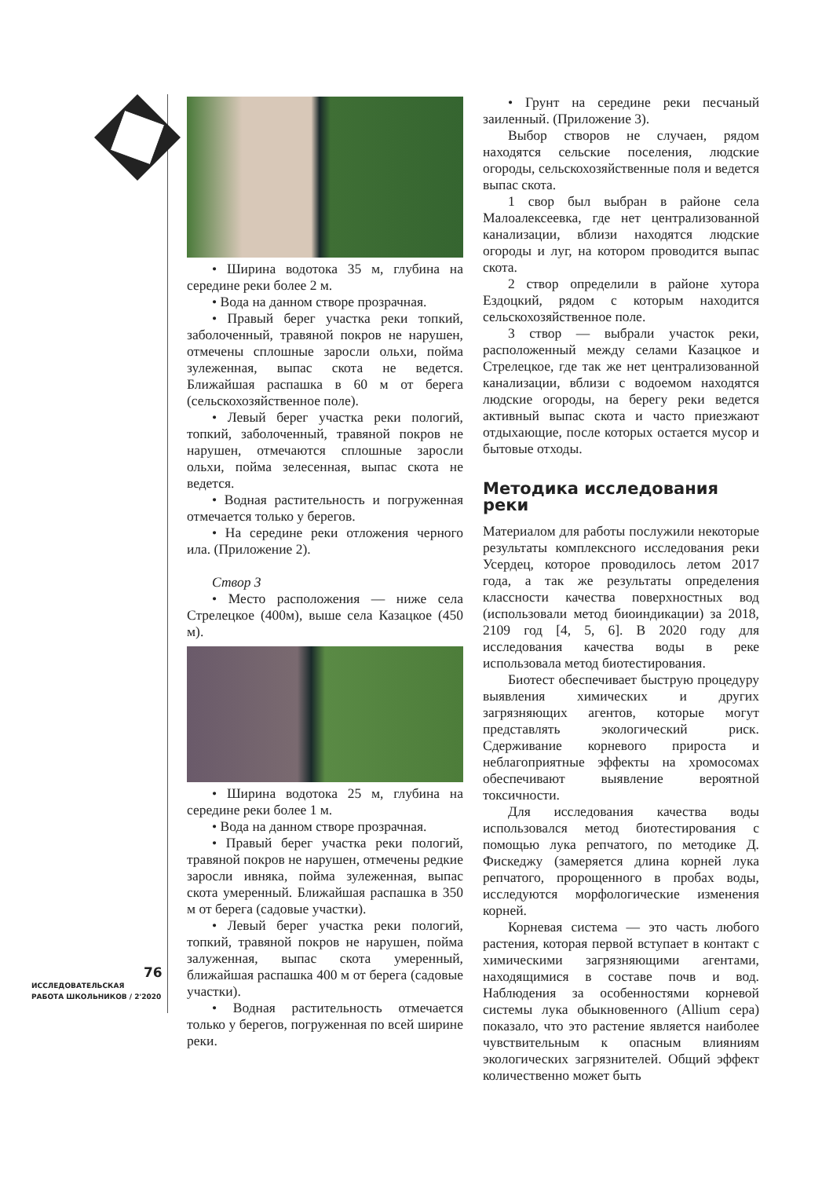• Ширина водотока 35 м, глубина на середине реки более 2 м.
• Вода на данном створе прозрачная.
• Правый берег участка реки топкий, заболоченный, травяной покров не нарушен, отмечены сплошные заросли ольхи, пойма зулеженная, выпас скота не ведется. Ближайшая распашка в 60 м от берега (сельскохозяйственное поле).
• Левый берег участка реки пологий, топкий, заболоченный, травяной покров не нарушен, отмечаются сплошные заросли ольхи, пойма зелесенная, выпас скота не ведется.
• Водная растительность и погруженная отмечается только у берегов.
• На середине реки отложения черного ила. (Приложение 2).
Створ 3
• Место расположения — ниже села Стрелецкое (400м), выше села Казацкое (450 м).
• Ширина водотока 25 м, глубина на середине реки более 1 м.
• Вода на данном створе прозрачная.
• Правый берег участка реки пологий, травяной покров не нарушен, отмечены редкие заросли ивняка, пойма зулеженная, выпас скота умеренный. Ближайшая распашка в 350 м от берега (садовые участки).
• Левый берег участка реки пологий, топкий, травяной покров не нарушен, пойма залуженная, выпас скота умеренный, ближайшая распашка 400 м от берега (садовые участки).
• Водная растительность отмечается только у берегов, погруженная по всей ширине реки.
• Грунт на середине реки песчаный заиленный. (Приложение 3).
Выбор створов не случаен, рядом находятся сельские поселения, людские огороды, сельскохозяйственные поля и ведется выпас скота.
1 свор был выбран в районе села Малоалексеевка, где нет централизованной канализации, вблизи находятся людские огороды и луг, на котором проводится выпас скота.
2 створ определили в районе хутора Ездоцкий, рядом с которым находится сельскохозяйственное поле.
3 створ — выбрали участок реки, расположенный между селами Казацкое и Стрелецкое, где так же нет централизованной канализации, вблизи с водоемом находятся людские огороды, на берегу реки ведется активный выпас скота и часто приезжают отдыхающие, после которых остается мусор и бытовые отходы.
Методика исследования реки
Материалом для работы послужили некоторые результаты комплексного исследования реки Усердец, которое проводилось летом 2017 года, а так же результаты определения классности качества поверхностных вод (использовали метод биоиндикации) за 2018, 2109 год [4, 5, 6]. В 2020 году для исследования качества воды в реке использовала метод биотестирования.
Биотест обеспечивает быструю процедуру выявления химических и других загрязняющих агентов, которые могут представлять экологический риск. Сдерживание корневого прироста и неблагоприятные эффекты на хромосомах обеспечивают выявление вероятной токсичности.
Для исследования качества воды использовался метод биотестирования с помощью лука репчатого, по методике Д. Фискеджу (замеряется длина корней лука репчатого, пророщенного в пробах воды, исследуются морфологические изменения корней.
Корневая система — это часть любого растения, которая первой вступает в контакт с химическими загрязняющими агентами, находящимися в составе почв и вод. Наблюдения за особенностями корневой системы лука обыкновенного (Allium cepa) показало, что это растение является наиболее чувствительным к опасным влияниям экологических загрязнителей. Общий эффект количественно может быть
76
ИССЛЕДОВАТЕЛЬСКАЯ
РАБОТА ШКОЛЬНИКОВ / 2'2020